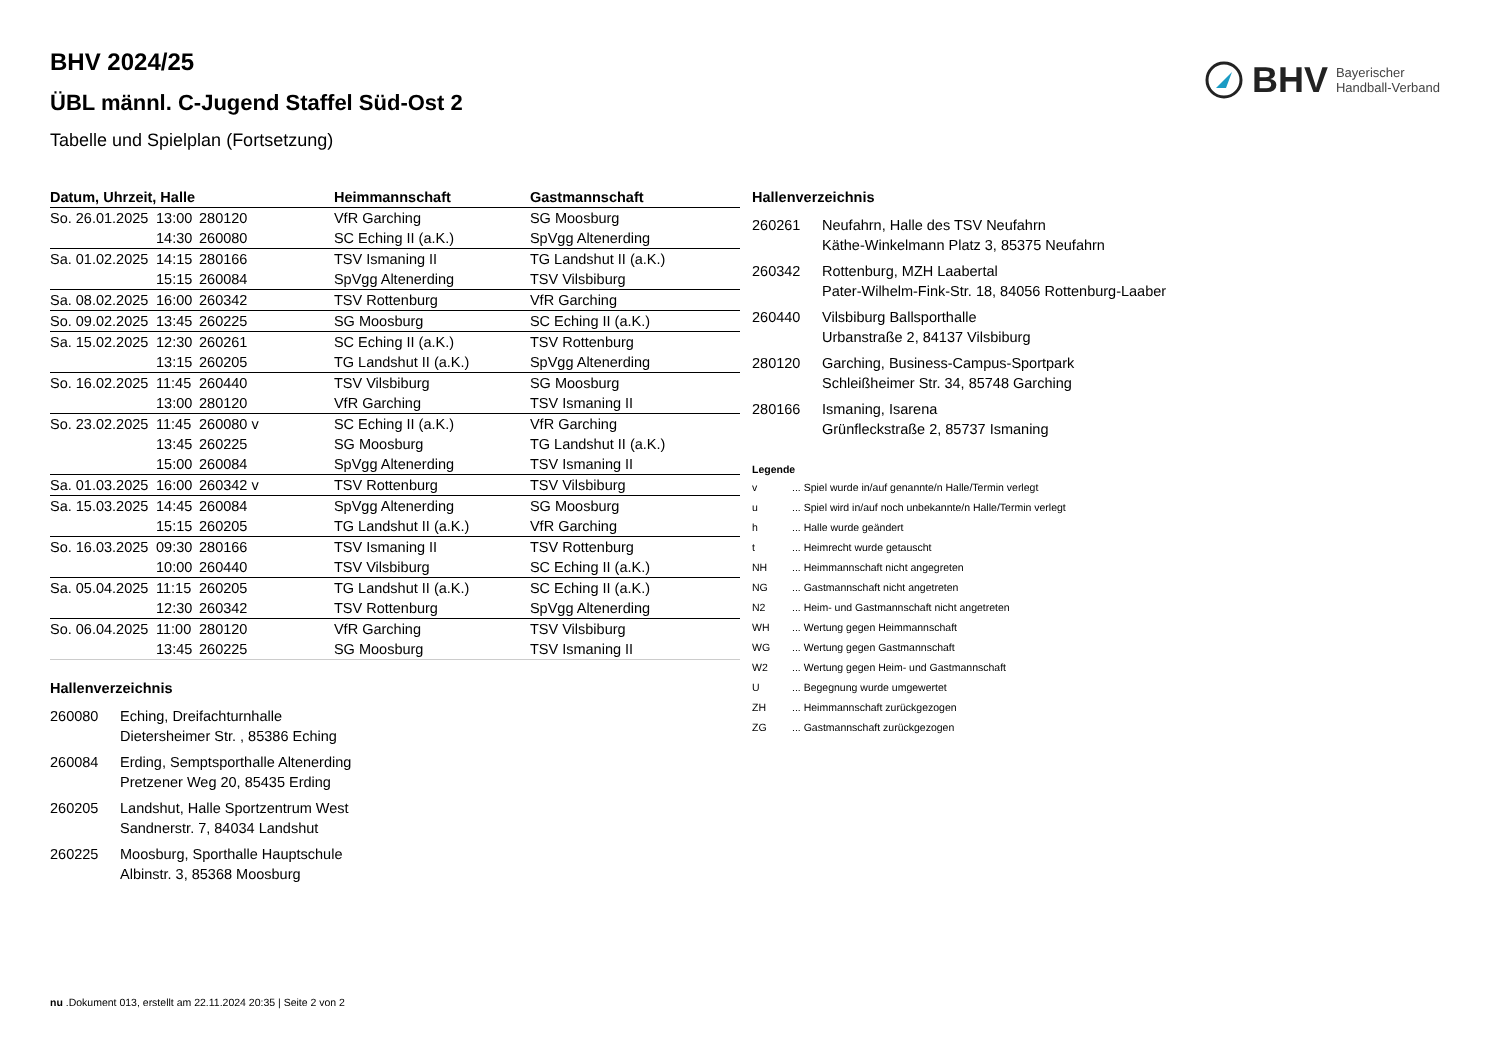BHV Bayerischer
Handball-Verband
BHV 2024/25
ÜBL männl. C-Jugend Staffel Süd-Ost 2
Tabelle und Spielplan (Fortsetzung)
| Datum, Uhrzeit, Halle | | | Heimmannschaft | Gastmannschaft |
| --- | --- | --- | --- | --- |
| So. 26.01.2025 | 13:00 | 280120 | VfR Garching | SG Moosburg |
| | 14:30 | 260080 | SC Eching II (a.K.) | SpVgg Altenerding |
| Sa. 01.02.2025 | 14:15 | 280166 | TSV Ismaning II | TG Landshut II (a.K.) |
| | 15:15 | 260084 | SpVgg Altenerding | TSV Vilsbiburg |
| Sa. 08.02.2025 | 16:00 | 260342 | TSV Rottenburg | VfR Garching |
| So. 09.02.2025 | 13:45 | 260225 | SG Moosburg | SC Eching II (a.K.) |
| Sa. 15.02.2025 | 12:30 | 260261 | SC Eching II (a.K.) | TSV Rottenburg |
| | 13:15 | 260205 | TG Landshut II (a.K.) | SpVgg Altenerding |
| So. 16.02.2025 | 11:45 | 260440 | TSV Vilsbiburg | SG Moosburg |
| | 13:00 | 280120 | VfR Garching | TSV Ismaning II |
| So. 23.02.2025 | 11:45 | 260080 v | SC Eching II (a.K.) | VfR Garching |
| | 13:45 | 260225 | SG Moosburg | TG Landshut II (a.K.) |
| | 15:00 | 260084 | SpVgg Altenerding | TSV Ismaning II |
| Sa. 01.03.2025 | 16:00 | 260342 v | TSV Rottenburg | TSV Vilsbiburg |
| Sa. 15.03.2025 | 14:45 | 260084 | SpVgg Altenerding | SG Moosburg |
| | 15:15 | 260205 | TG Landshut II (a.K.) | VfR Garching |
| So. 16.03.2025 | 09:30 | 280166 | TSV Ismaning II | TSV Rottenburg |
| | 10:00 | 260440 | TSV Vilsbiburg | SC Eching II (a.K.) |
| Sa. 05.04.2025 | 11:15 | 260205 | TG Landshut II (a.K.) | SC Eching II (a.K.) |
| | 12:30 | 260342 | TSV Rottenburg | SpVgg Altenerding |
| So. 06.04.2025 | 11:00 | 280120 | VfR Garching | TSV Vilsbiburg |
| | 13:45 | 260225 | SG Moosburg | TSV Ismaning II |
Hallenverzeichnis
260080 Eching, Dreifachturnhalle
Dietersheimer Str. , 85386 Eching
260084 Erding, Semptsporthalle Altenerding
Pretzener Weg 20, 85435 Erding
260205 Landshut, Halle Sportzentrum West
Sandnerstr. 7, 84034 Landshut
260225 Moosburg, Sporthalle Hauptschule
Albinstr. 3, 85368 Moosburg
Hallenverzeichnis
260261 Neufahrn, Halle des TSV Neufahrn
Käthe-Winkelmann Platz 3, 85375 Neufahrn
260342 Rottenburg, MZH Laabertal
Pater-Wilhelm-Fink-Str. 18, 84056 Rottenburg-Laaber
260440 Vilsbiburg Ballsporthalle
Urbanstraße 2, 84137 Vilsbiburg
280120 Garching, Business-Campus-Sportpark
Schleißheimer Str. 34, 85748 Garching
280166 Ismaning, Isarena
Grünfleckstraße 2, 85737 Ismaning
Legende
v... Spiel wurde in/auf genannte/n Halle/Termin verlegt
u... Spiel wird in/auf noch unbekannte/n Halle/Termin verlegt
h... Halle wurde geändert
t... Heimrecht wurde getauscht
NH... Heimmannschaft nicht angegreten
NG... Gastmannschaft nicht angetreten
N2... Heim- und Gastmannschaft nicht angetreten
WH... Wertung gegen Heimmannschaft
WG... Wertung gegen Gastmannschaft
W2... Wertung gegen Heim- und Gastmannschaft
U... Begegnung wurde umgewertet
ZH... Heimmannschaft zurückgezogen
ZG... Gastmannschaft zurückgezogen
nu .Dokument 013, erstellt am 22.11.2024 20:35 | Seite 2 von 2